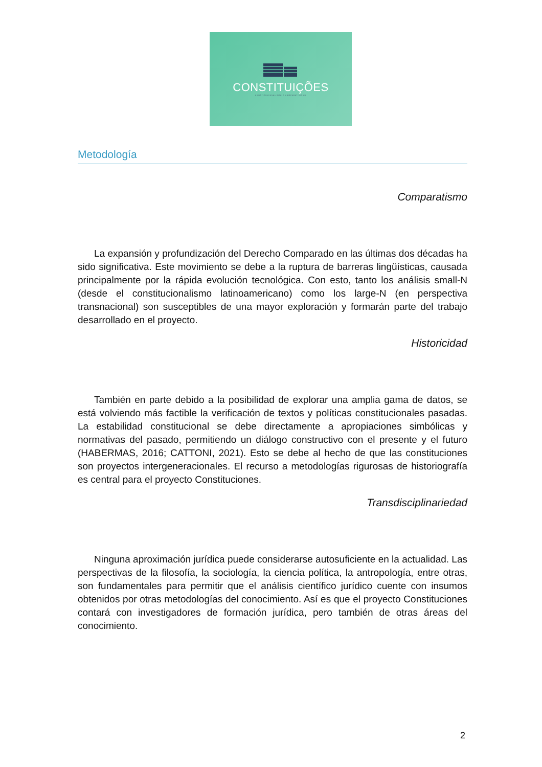CONSTITUIÇÕES
CONSTITUCIONALISMO E COMPARATIVISMO
Metodología
Comparatismo
La expansión y profundización del Derecho Comparado en las últimas dos décadas ha sido significativa. Este movimiento se debe a la ruptura de barreras lingüísticas, causada principalmente por la rápida evolución tecnológica. Con esto, tanto los análisis small-N (desde el constitucionalismo latinoamericano) como los large-N (en perspectiva transnacional) son susceptibles de una mayor exploración y formarán parte del trabajo desarrollado en el proyecto.
Historicidad
También en parte debido a la posibilidad de explorar una amplia gama de datos, se está volviendo más factible la verificación de textos y políticas constitucionales pasadas. La estabilidad constitucional se debe directamente a apropiaciones simbólicas y normativas del pasado, permitiendo un diálogo constructivo con el presente y el futuro (HABERMAS, 2016; CATTONI, 2021). Esto se debe al hecho de que las constituciones son proyectos intergeneracionales. El recurso a metodologías rigurosas de historiografía es central para el proyecto Constituciones.
Transdisciplinariedad
Ninguna aproximación jurídica puede considerarse autosuficiente en la actualidad. Las perspectivas de la filosofía, la sociología, la ciencia política, la antropología, entre otras, son fundamentales para permitir que el análisis científico jurídico cuente con insumos obtenidos por otras metodologías del conocimiento. Así es que el proyecto Constituciones contará con investigadores de formación jurídica, pero también de otras áreas del conocimiento.
2